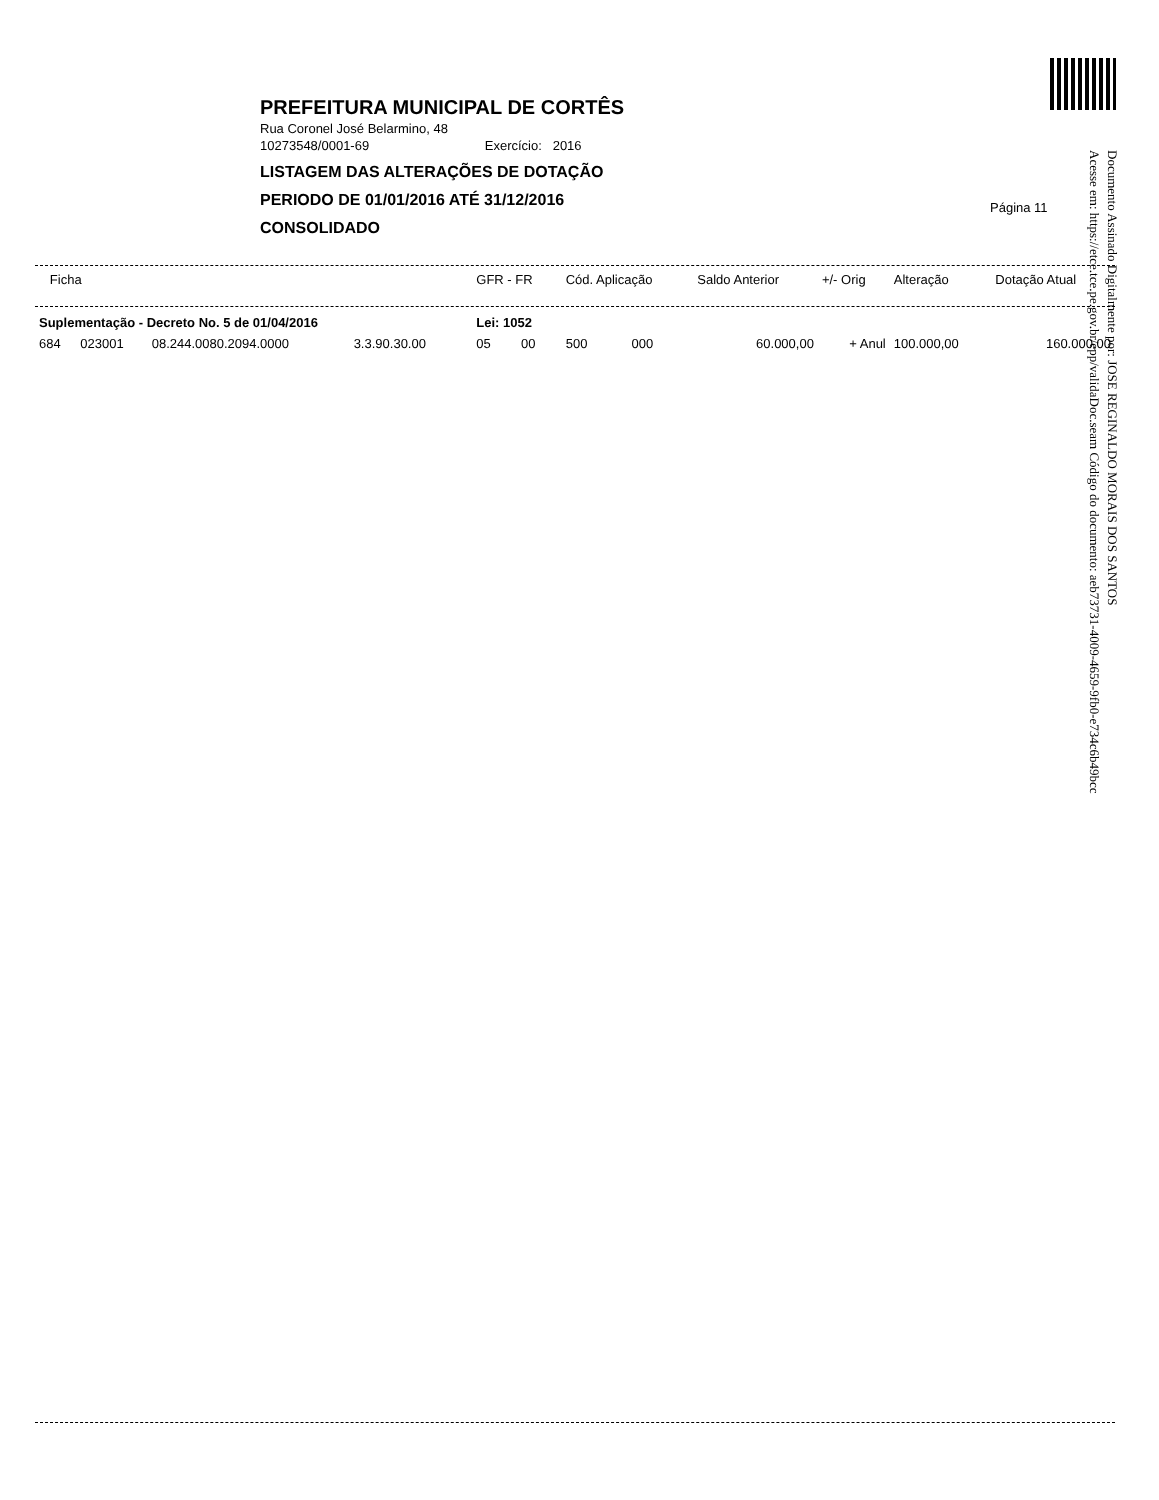PREFEITURA MUNICIPAL DE CORTÊS
Rua Coronel José Belarmino, 48
10273548/0001-69 Exercício: 2016
LISTAGEM DAS ALTERAÇÕES DE DOTAÇÃO
PERIODO DE 01/01/2016 ATÉ 31/12/2016
CONSOLIDADO
Página 11
Documento Assinado Digitalmente por: JOSE REGINALDO MORAIS DOS SANTOS
Acesse em: https://etce.tce.pe.gov.br/epp/validaDoc.seam Código do documento: aeb73731-4009-4659-9fb0-e734c6b49bcc
| Ficha | | | | | GFR - FR | | Cód. Aplicação | | Saldo Anterior | +/- Orig | Alteração | Dotação Atual |
| --- | --- | --- | --- | --- | --- | --- | --- | --- | --- | --- | --- | --- |
| Suplementação - Decreto No. 5 de 01/04/2016 | | | | | Lei: 1052 | | | | | | | |
| 684 | 023001 | 08.244.0080.2094.0000 | 3.3.90.30.00 | | 05 | 00 | 500 | 000 | 60.000,00 | + Anul | 100.000,00 | 160.000,00 |